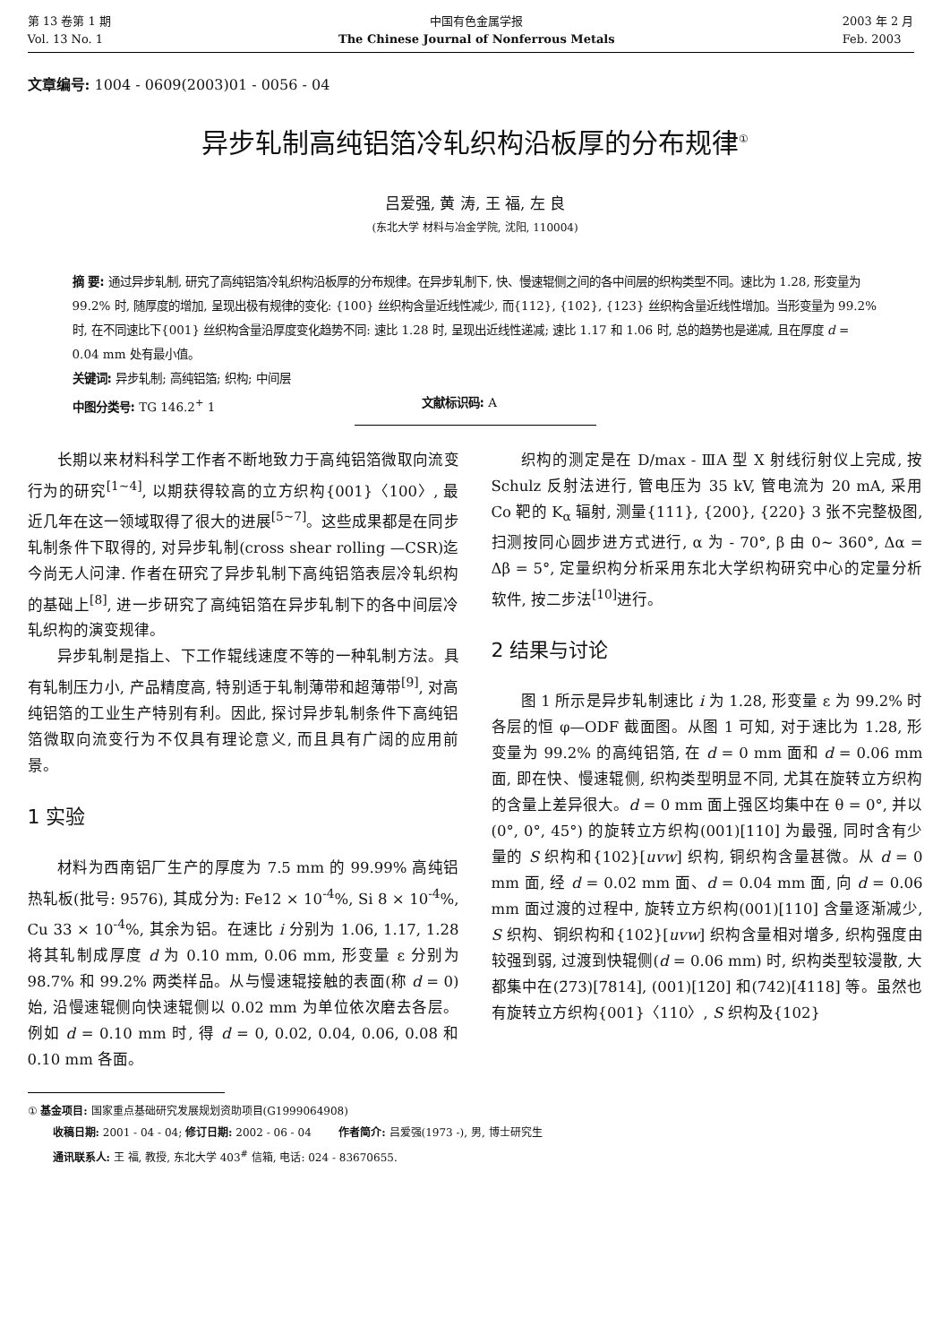第 13 卷第 1 期
Vol. 13 No. 1
中国有色金属学报
The Chinese Journal of Nonferrous Metals
2003 年 2 月
Feb. 2003
文章编号: 1004 - 0609(2003)01 - 0056 - 04
异步轧制高纯铝箔冷轧织构沿板厚的分布规律<sup>①</sup>
吕爱强, 黄 涛, 王 福, 左 良
(东北大学 材料与冶金学院, 沈阳, 110004)
摘 要: 通过异步轧制, 研究了高纯铝箔冷轧织构沿板厚的分布规律。在异步轧制下, 快、慢速辊侧之间的各中间层的织构类型不同。速比为 1.28, 形变量为 99.2% 时, 随厚度的增加, 呈现出极有规律的变化: {100} 丝织构含量近线性减少, 而{112}, {102}, {123} 丝织构含量近线性增加。当形变量为 99.2% 时, 在不同速比下{001} 丝织构含量沿厚度变化趋势不同: 速比 1.28 时, 呈现出近线性递减; 速比 1.17 和 1.06 时, 总的趋势也是递减, 且在厚度 d = 0.04 mm 处有最小值。
关键词: 异步轧制; 高纯铝箔; 织构; 中间层
中图分类号: TG 146.2<sup>+</sup> 1 文献标识码: A
长期以来材料科学工作者不断地致力于高纯铝箔微取向流变行为的研究<sup>[1~4]</sup>, 以期获得较高的立方织构{001}〈100〉, 最近几年在这一领域取得了很大的进展<sup>[5~7]</sup>。这些成果都是在同步轧制条件下取得的, 对异步轧制(cross shear rolling —CSR)迄今尚无人问津. 作者在研究了异步轧制下高纯铝箔表层冷轧织构的基础上<sup>[8]</sup>, 进一步研究了高纯铝箔在异步轧制下的各中间层冷轧织构的演变规律。
异步轧制是指上、下工作辊线速度不等的一种轧制方法。具有轧制压力小, 产品精度高, 特别适于轧制薄带和超薄带<sup>[9]</sup>, 对高纯铝箔的工业生产特别有利。因此, 探讨异步轧制条件下高纯铝箔微取向流变行为不仅具有理论意义, 而且具有广阔的应用前景。
1 实验
材料为西南铝厂生产的厚度为 7.5 mm 的 99.99% 高纯铝热轧板(批号: 9576), 其成分为: Fe12 × 10<sup>-4</sup>%, Si 8 × 10<sup>-4</sup>%, Cu 33 × 10<sup>-4</sup>%, 其余为铝。在速比 i 分别为 1.06, 1.17, 1.28 将其轧制成厚度 d 为 0.10 mm, 0.06 mm, 形变量 ε 分别为 98.7% 和 99.2% 两类样品。从与慢速辊接触的表面(称 d = 0)始, 沿慢速辊侧向快速辊侧以 0.02 mm 为单位依次磨去各层。例如 d = 0.10 mm 时, 得 d = 0, 0.02, 0.04, 0.06, 0.08 和 0.10 mm 各面。
织构的测定是在 D/max - ⅢA 型 X 射线衍射仪上完成, 按 Schulz 反射法进行, 管电压为 35 kV, 管电流为 20 mA, 采用 Co 靶的 K<sub>α</sub> 辐射, 测量{111}, {200}, {220} 3 张不完整极图, 扫测按同心圆步进方式进行, α 为 - 70°, β 由 0~ 360°, Δα = Δβ = 5°, 定量织构分析采用东北大学织构研究中心的定量分析软件, 按二步法<sup>[10]</sup>进行。
2 结果与讨论
图 1 所示是异步轧制速比 i 为 1.28, 形变量 ε 为 99.2% 时各层的恒 φ—ODF 截面图。从图 1 可知, 对于速比为 1.28, 形变量为 99.2% 的高纯铝箔, 在 d = 0 mm 面和 d = 0.06 mm 面, 即在快、慢速辊侧, 织构类型明显不同, 尤其在旋转立方织构的含量上差异很大。d = 0 mm 面上强区均集中在 θ = 0°, 并以(0°, 0°, 45°) 的旋转立方织构(001)[110] 为最强, 同时含有少量的 S 织构和{102}[uvw] 织构, 铜织构含量甚微。从 d = 0 mm 面, 经 d = 0.02 mm 面、d = 0.04 mm 面, 向 d = 0.06 mm 面过渡的过程中, 旋转立方织构(001)[110] 含量逐渐减少, S 织构、铜织构和{102}[uvw] 织构含量相对增多, 织构强度由较强到弱, 过渡到快辊侧(d = 0.06 mm) 时, 织构类型较漫散, 大都集中在(2̄73)[7̄814], (001)[12̄0] 和(7̄42)[4̄118] 等。虽然也有旋转立方织构{001}〈110〉, S 织构及{102}
① 基金项目: 国家重点基础研究发展规划资助项目(G1999064908)
收稿日期: 2001 - 04 - 04; 修订日期: 2002 - 06 - 04 作者简介: 吕爱强(1973 -), 男, 博士研究生
通讯联系人: 王 福, 教授, 东北大学 403<sup>#</sup> 信箱, 电话: 024 - 83670655.